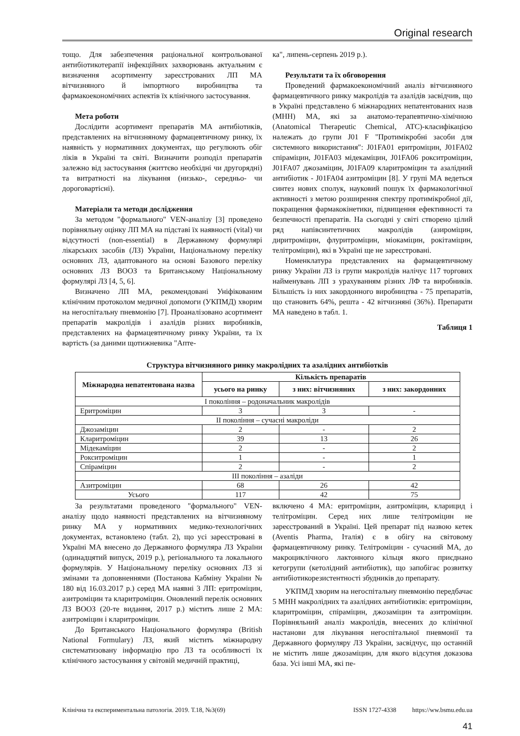Original research
тощо. Для забезпечення раціональної контрольованої антибіотикотерапії інфекційних захворювань актуальним є визначення асортименту зареєстрованих ЛП МА вітчизняного й імпортного виробництва та фармакоекономічних аспектів їх клінічного застосування.
Мета роботи
Дослідити асортимент препаратів МА антибіотиків, представлених на вітчизняному фармацевтичному ринку, їх наявність у нормативних документах, що регулюють обіг ліків в Україні та світі. Визначити розподіл препаратів залежно від застосування (життєво необхідні чи другорядні) та витратності на лікування (низько-, середньо- чи дороговартісні).
Матеріали та методи дослідження
За методом "формального" VEN-аналізу [3] проведено порівняльну оцінку ЛП МА на підставі їх наявності (vital) чи відсутності (non-essential) в Державному формулярі лікарських засобів (ЛЗ) України, Національному переліку основних ЛЗ, адаптованого на основі Базового переліку основних ЛЗ ВООЗ та Британському Національному формулярі ЛЗ [4, 5, 6].
Визначено ЛП МА, рекомендовані Уніфікованим клінічним протоколом медичної допомоги (УКПМД) хворим на негоспітальну пневмонію [7]. Проаналізовано асортимент препаратів макролідів і азалідів різних виробників, представлених на фармацевтичному ринку України, та їх вартість (за даними щотижневика "Апте-
ка", липень-серпень 2019 р.).
Результати та їх обговорення
Проведений фармакоекономічний аналіз вітчизняного фармацевтичного ринку макролідів та азалідів засвідчив, що в Україні представлено 6 міжнародних непатентованих назв (МНН) МА, які за анатомо-терапевтично-хімічною (Anatomical Therapeutic Chemical, ATC)-класифікацією належать до групи J01 F "Протимікробні засоби для системного використання": J01FA01 еритроміцин, J01FA02 спіраміцин, J01FA03 мідекаміцин, J01FA06 рокситроміцин, J01FA07 джозаміцин, J01FA09 кларитроміцин та азалідний антибіотик - J01FA04 азитроміцин [8]. У групі МА ведеться синтез нових сполук, науковий пошук їх фармакологічної активності з метою розширення спектру протимікробної дії, покращення фармакокінетики, підвищення ефективності та безпечності препаратів. На сьогодні у світі створено цілий ряд напівсинтетичних макролідів (азироміцин, диритроміцин, флуритроміцин, міокаміцин, рокітаміцин, телітроміцин), які в Україні ще не зареєстровані.
Номенклатура представлених на фармацевтичному ринку України ЛЗ із групи макролідів налічує 117 торгових найменувань ЛП з урахуванням різних ЛФ та виробників. Більшість із них закордонного виробництва - 75 препаратів, що становить 64%, решта - 42 вітчизняні (36%). Препарати МА наведено в табл. 1.
Таблиця 1
Структура вітчизняного ринку макролідних та азалідних антибіотків
| Міжнародна непатентована назва | Кількість препаратів | | |
| --- | --- | --- | --- |
| | усього на ринку | з них: вітчизняних | з них: закордонних |
| І покоління – родоначальник макролідів | | | |
| Еритроміцин | 3 | 3 | - |
| ІІ покоління – сучасні макроліди | | | |
| Джозаміцин | 2 | - | 2 |
| Кларитроміцин | 39 | 13 | 26 |
| Мідекаміцин | 2 | - | 2 |
| Рокситроміцин | 1 | - | 1 |
| Спіраміцин | 2 | - | 2 |
| ІІІ покоління – азаліди | | | |
| Азитроміцин | 68 | 26 | 42 |
| Усього | 117 | 42 | 75 |
За результатами проведеного "формального" VEN-аналізу щодо наявності представлених на вітчизняному ринку МА у нормативних медико-технологічних документах, встановлено (табл. 2), що усі зареєстровані в Україні МА внесено до Державного формуляра ЛЗ України (одинадцятий випуск, 2019 р.), регіонального та локального формулярів. У Національному переліку основних ЛЗ зі змінами та доповненнями (Постанова Кабміну України № 180 від 16.03.2017 р.) серед МА наявні 3 ЛП: еритроміцин, азитроміцин та кларитроміцин. Оновлений перелік основних ЛЗ ВООЗ (20-те видання, 2017 р.) містить лише 2 МА: азитроміцин і кларитроміцин.
До Британського Національного формуляра (British National Formulary) ЛЗ, який містить міжнародну систематизовану інформацію про ЛЗ та особливості їх клінічного застосування у світовій медичній практиці,
включено 4 МА: еритроміцин, азитроміцин, кларицид і телітроміцин. Серед них лише телітроміцин не зареєстрований в Україні. Цей препарат під назвою кетек (Aventis Pharma, Італія) є в обігу на світовому фармацевтичному ринку. Телітроміцин - сучасний МА, до макроциклічного лактонного кільця якого приєднано кетогрупи (кетолідний антибіотик), що запобігає розвитку антибіотикорезистентності збудників до препарату.
УКПМД хворим на негоспітальну пневмонію передбачає 5 МНН макролідних та азалідних антибіотиків: еритроміцин, кларитроміцин, спіраміцин, джозаміцин та азитроміцин. Порівняльний аналіз макролідів, внесених до клінічної настанови для лікування негоспітальної пневмонії та Державного формуляру ЛЗ України, засвідчує, що останній не містить лише джозаміцин, для якого відсутня доказова база. Усі інші МА, які пе-
Клінічна та експериментальна патологія. 2019. Т.18, №3(69) ISSN 1727-4338 https://ww.bsmu.edu.ua
41